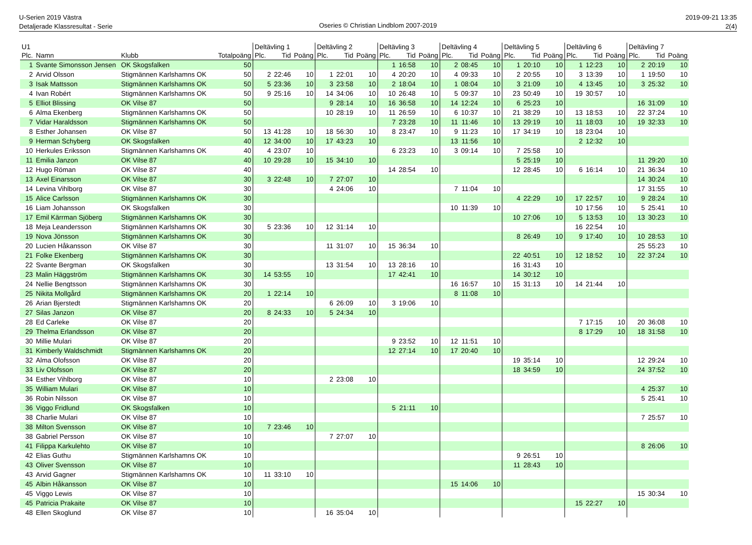U-Serien 2019 Västra
Detaljerade Klassresultat - Serie
Oseries © Christian Lindblom 2007-2019
2019-09-21 13:35
2(4)
| U1 | | | | Deltävling 1 | | | Deltävling 2 | | | Deltävling 3 | | | Deltävling 4 | | | Deltävling 5 | | | Deltävling 6 | | | Deltävling 7 | | |
| --- | --- | --- | --- | --- | --- | --- | --- | --- | --- | --- | --- | --- | --- | --- | --- | --- | --- | --- | --- | --- | --- | --- | --- | --- |
| Plc. | Namn | Klubb | Totalpoäng | Plc. | Tid | Poäng | Plc. | Tid | Poäng | Plc. | Tid | Poäng | Plc. | Tid | Poäng | Plc. | Tid | Poäng | Plc. | Tid | Poäng | Plc. | Tid | Poäng |
| 1 | Svante Simonsson Jensen | OK Skogsfalken | 50 | | | | | | | 1 | 16:58 | 10 | 2 | 08:45 | 10 | 1 | 20:10 | 10 | 1 | 12:23 | 10 | 2 | 20:19 | 10 |
| 2 | Arvid Olsson | Stigmännen Karlshamns OK | 50 | 2 | 22:46 | 10 | 1 | 22:01 | 10 | 4 | 20:20 | 10 | 4 | 09:33 | 10 | 2 | 20:55 | 10 | 3 | 13:39 | 10 | 1 | 19:50 | 10 |
| 3 | Isak Mattsson | Stigmännen Karlshamns OK | 50 | 5 | 23:36 | 10 | 3 | 23:58 | 10 | 2 | 18:04 | 10 | 1 | 08:04 | 10 | 3 | 21:09 | 10 | 4 | 13:45 | 10 | 3 | 25:32 | 10 |
| 4 | Ivan Robért | Stigmännen Karlshamns OK | 50 | 9 | 25:16 | 10 | 14 | 34:06 | 10 | 10 | 26:48 | 10 | 5 | 09:37 | 10 | 23 | 50:49 | 10 | 19 | 30:57 | 10 | | | |
| 5 | Elliot Blissing | OK Vilse 87 | 50 | | | | 9 | 28:14 | 10 | 16 | 36:58 | 10 | 14 | 12:24 | 10 | 6 | 25:23 | 10 | | | | 16 | 31:09 | 10 |
| 6 | Alma Ekenberg | Stigmännen Karlshamns OK | 50 | | | | 10 | 28:19 | 10 | 11 | 26:59 | 10 | 6 | 10:37 | 10 | 21 | 38:29 | 10 | 13 | 18:53 | 10 | 22 | 37:24 | 10 |
| 7 | Vidar Haraldsson | Stigmännen Karlshamns OK | 50 | | | | | | | 7 | 23:28 | 10 | 11 | 11:46 | 10 | 13 | 29:19 | 10 | 11 | 18:03 | 10 | 19 | 32:33 | 10 |
| 8 | Esther Johansen | OK Vilse 87 | 50 | 13 | 41:28 | 10 | 18 | 56:30 | 10 | 8 | 23:47 | 10 | 9 | 11:23 | 10 | 17 | 34:19 | 10 | 18 | 23:04 | 10 | | | |
| 9 | Herman Schyberg | OK Skogsfalken | 40 | 12 | 34:00 | 10 | 17 | 43:23 | 10 | | | | 13 | 11:56 | 10 | | | | 2 | 12:32 | 10 | | | |
| 10 | Herkules Eriksson | Stigmännen Karlshamns OK | 40 | 4 | 23:07 | 10 | | | | 6 | 23:23 | 10 | 3 | 09:14 | 10 | 7 | 25:58 | 10 | | | | | | |
| 11 | Emilia Janzon | OK Vilse 87 | 40 | 10 | 29:28 | 10 | 15 | 34:10 | 10 | | | | | | | 5 | 25:19 | 10 | | | | 11 | 29:20 | 10 |
| 12 | Hugo Röman | OK Vilse 87 | 40 | | | | | | | 14 | 28:54 | 10 | | | | 12 | 28:45 | 10 | 6 | 16:14 | 10 | 21 | 36:34 | 10 |
| 13 | Axel Einarsson | OK Vilse 87 | 30 | 3 | 22:48 | 10 | 7 | 27:07 | 10 | | | | | | | | | | | | | 14 | 30:24 | 10 |
| 14 | Levina Vihlborg | OK Vilse 87 | 30 | | | | 4 | 24:06 | 10 | | | | 7 | 11:04 | 10 | | | | | | | 17 | 31:55 | 10 |
| 15 | Alice Carlsson | Stigmännen Karlshamns OK | 30 | | | | | | | | | | | | | 4 | 22:29 | 10 | 17 | 22:57 | 10 | 9 | 28:24 | 10 |
| 16 | Liam Johansson | OK Skogsfalken | 30 | | | | | | | | | | 10 | 11:39 | 10 | | | | 10 | 17:56 | 10 | 5 | 25:41 | 10 |
| 17 | Emil Kärrman Sjöberg | Stigmännen Karlshamns OK | 30 | | | | | | | | | | | | | 10 | 27:06 | 10 | 5 | 13:53 | 10 | 13 | 30:23 | 10 |
| 18 | Meja Leandersson | Stigmännen Karlshamns OK | 30 | 5 | 23:36 | 10 | 12 | 31:14 | 10 | | | | | | | | | | 16 | 22:54 | 10 | | | |
| 19 | Nova Jönsson | Stigmännen Karlshamns OK | 30 | | | | | | | | | | | | | 8 | 26:49 | 10 | 9 | 17:40 | 10 | 10 | 28:53 | 10 |
| 20 | Lucien Håkansson | OK Vilse 87 | 30 | | | | 11 | 31:07 | 10 | 15 | 36:34 | 10 | | | | | | | | | | 25 | 55:23 | 10 |
| 21 | Folke Ekenberg | Stigmännen Karlshamns OK | 30 | | | | | | | | | | | | | 22 | 40:51 | 10 | 12 | 18:52 | 10 | 22 | 37:24 | 10 |
| 22 | Svante Bergman | OK Skogsfalken | 30 | | | | 13 | 31:54 | 10 | 13 | 28:16 | 10 | | | | 16 | 31:43 | 10 | | | | | | |
| 23 | Malin Häggström | Stigmännen Karlshamns OK | 30 | 14 | 53:55 | 10 | | | | 17 | 42:41 | 10 | | | | 14 | 30:12 | 10 | | | | | | |
| 24 | Nellie Bengtsson | Stigmännen Karlshamns OK | 30 | | | | | | | | | | 16 | 16:57 | 10 | 15 | 31:13 | 10 | 14 | 21:44 | 10 | | | |
| 25 | Nikita Mollgård | Stigmännen Karlshamns OK | 20 | 1 | 22:14 | 10 | | | | | | | 8 | 11:08 | 10 | | | | | | | | | |
| 26 | Arian Bjerstedt | Stigmännen Karlshamns OK | 20 | | | | 6 | 26:09 | 10 | 3 | 19:06 | 10 | | | | | | | | | | | | |
| 27 | Silas Janzon | OK Vilse 87 | 20 | 8 | 24:33 | 10 | 5 | 24:34 | 10 | | | | | | | | | | | | | | | |
| 28 | Ed Carleke | OK Vilse 87 | 20 | | | | | | | | | | | | | | | | 7 | 17:15 | 10 | 20 | 36:08 | 10 |
| 29 | Thelma Erlandsson | OK Vilse 87 | 20 | | | | | | | | | | | | | | | | 8 | 17:29 | 10 | 18 | 31:58 | 10 |
| 30 | Millie Mulari | OK Vilse 87 | 20 | | | | | | | 9 | 23:52 | 10 | 12 | 11:51 | 10 | | | | | | | | | |
| 31 | Kimberly Waldschmidt | Stigmännen Karlshamns OK | 20 | | | | | | | 12 | 27:14 | 10 | 17 | 20:40 | 10 | | | | | | | | | |
| 32 | Alma Olofsson | OK Vilse 87 | 20 | | | | | | | | | | | | | 19 | 35:14 | 10 | | | | 12 | 29:24 | 10 |
| 33 | Liv Olofsson | OK Vilse 87 | 20 | | | | | | | | | | | | | 18 | 34:59 | 10 | | | | 24 | 37:52 | 10 |
| 34 | Esther Vihlborg | OK Vilse 87 | 10 | | | | 2 | 23:08 | 10 | | | | | | | | | | | | | | | |
| 35 | William Mulari | OK Vilse 87 | 10 | | | | | | | | | | | | | | | | | | | 4 | 25:37 | 10 |
| 36 | Robin Nilsson | OK Vilse 87 | 10 | | | | | | | | | | | | | | | | | | | 5 | 25:41 | 10 |
| 36 | Viggo Fridlund | OK Skogsfalken | 10 | | | | | | | 5 | 21:11 | 10 | | | | | | | | | | | | |
| 38 | Charlie Mulari | OK Vilse 87 | 10 | | | | | | | | | | | | | | | | | | | 7 | 25:57 | 10 |
| 38 | Milton Svensson | OK Vilse 87 | 10 | 7 | 23:46 | 10 | | | | | | | | | | | | | | | | | | |
| 38 | Gabriel Persson | OK Vilse 87 | 10 | | | | 7 | 27:07 | 10 | | | | | | | | | | | | | | | |
| 41 | Filippa Karkulehto | OK Vilse 87 | 10 | | | | | | | | | | | | | | | | | | | 8 | 26:06 | 10 |
| 42 | Elias Guthu | Stigmännen Karlshamns OK | 10 | | | | | | | | | | | | | 9 | 26:51 | 10 | | | | | | |
| 43 | Oliver Svensson | OK Vilse 87 | 10 | | | | | | | | | | | | | 11 | 28:43 | 10 | | | | | | |
| 43 | Arvid Gagner | Stigmännen Karlshamns OK | 10 | 11 | 33:10 | 10 | | | | | | | | | | | | | | | | | | |
| 45 | Albin Håkansson | OK Vilse 87 | 10 | | | | | | | | | | 15 | 14:06 | 10 | | | | | | | | | |
| 45 | Viggo Lewis | OK Vilse 87 | 10 | | | | | | | | | | | | | | | | | | | 15 | 30:34 | 10 |
| 45 | Patricia Prakaite | OK Vilse 87 | 10 | | | | | | | | | | | | | | | | 15 | 22:27 | 10 | | | |
| 48 | Ellen Skoglund | OK Vilse 87 | 10 | | | | 16 | 35:04 | 10 | | | | | | | | | | | | | | | |